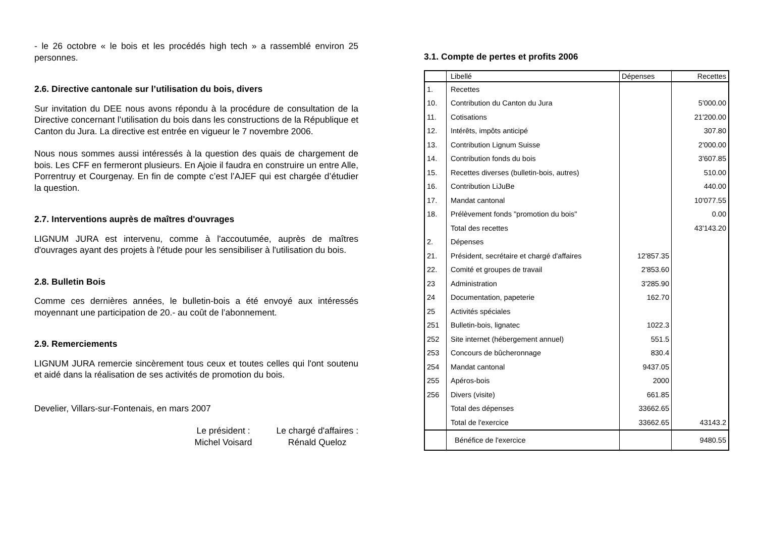- le 26 octobre « le bois et les procédés high tech » a rassemblé environ 25 personnes.
2.6. Directive cantonale sur l’utilisation du bois, divers
Sur invitation du DEE nous avons répondu à la procédure de consultation de la Directive concernant l’utilisation du bois dans les constructions de la République et Canton du Jura. La directive est entrée en vigueur le 7 novembre 2006.
Nous nous sommes aussi intéressés à la question des quais de chargement de bois. Les CFF en fermeront plusieurs. En Ajoie il faudra en construire un entre Alle, Porrentruy et Courgenay. En fin de compte c’est l’AJEF qui est chargée d’étudier la question.
2.7. Interventions auprès de maîtres d'ouvrages
LIGNUM JURA est intervenu, comme à l'accoutumée, auprès de maîtres d'ouvrages ayant des projets à l'étude pour les sensibiliser à l'utilisation du bois.
2.8. Bulletin Bois
Comme ces dernières années, le bulletin-bois a été envoyé aux intéressés moyennant une participation de 20.- au coût de l’abonnement.
2.9. Remerciements
LIGNUM JURA remercie sincèrement tous ceux et toutes celles qui l'ont soutenu et aidé dans la réalisation de ses activités de promotion du bois.
Develier, Villars-sur-Fontenais, en mars 2007
Le président :
Michel Voisard
Le chargé d'affaires :
Rénald Queloz
3.1. Compte de pertes et profits 2006
| | Libellé | Dépenses | Recettes |
| --- | --- | --- | --- |
| 1. | Recettes | | |
| 10. | Contribution du Canton du Jura | | 5'000.00 |
| 11. | Cotisations | | 21'200.00 |
| 12. | Intérêts, impôts anticipé | | 307.80 |
| 13. | Contribution Lignum Suisse | | 2'000.00 |
| 14. | Contribution fonds du bois | | 3'607.85 |
| 15. | Recettes diverses (bulletin-bois, autres) | | 510.00 |
| 16. | Contribution LiJuBe | | 440.00 |
| 17. | Mandat cantonal | | 10'077.55 |
| 18. | Prélèvement fonds "promotion du bois" | | 0.00 |
| | Total des recettes | | 43'143.20 |
| 2. | Dépenses | | |
| 21. | Président, secrétaire et chargé d'affaires | 12'857.35 | |
| 22. | Comité et groupes de travail | 2'853.60 | |
| 23 | Administration | 3'285.90 | |
| 24 | Documentation, papeterie | 162.70 | |
| 25 | Activités spéciales | | |
| 251 | Bulletin-bois, lignatec | 1022.3 | |
| 252 | Site internet (hébergement annuel) | 551.5 | |
| 253 | Concours de bûcheronnage | 830.4 | |
| 254 | Mandat cantonal | 9437.05 | |
| 255 | Apéros-bois | 2000 | |
| 256 | Divers (visite) | 661.85 | |
| | Total des dépenses | 33662.65 | |
| | Total de l'exercice | 33662.65 | 43143.2 |
| | Bénéfice de l'exercice | | 9480.55 |